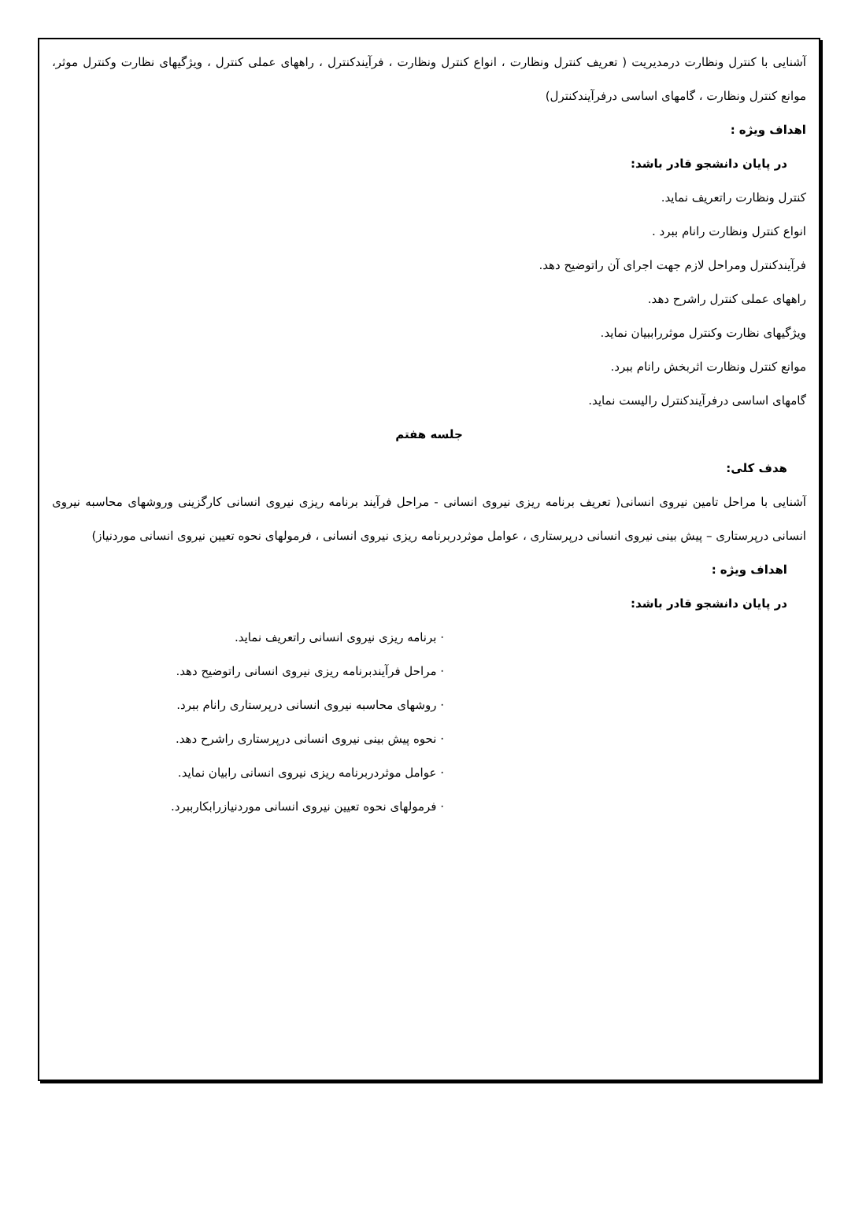آشنایی با کنترل ونظارت درمدیریت ( تعریف کنترل ونظارت ، انواع کنترل ونظارت ، فرآیندکنترل ، راههای عملی کنترل ، ویژگیهای نظارت وکنترل موثر، موانع کنترل ونظارت ، گامهای اساسی درفرآیندکنترل)
اهداف ویژه :
در پایان دانشجو قادر باشد:
کنترل ونظارت راتعریف نماید.
انواع کنترل ونظارت رانام ببرد .
فرآیندکنترل ومراحل لازم جهت اجرای آن راتوضیح دهد.
راههای عملی کنترل راشرح دهد.
ویژگیهای نظارت وکنترل موثرراببیان نماید.
موانع کنترل ونظارت اثربخش رانام ببرد.
گامهای اساسی درفرآیندکنترل رالیست نماید.
جلسه هفتم
هدف کلی:
آشنایی با مراحل تامین نیروی انسانی( تعریف برنامه ریزی نیروی انسانی - مراحل فرآیند برنامه ریزی نیروی انسانی کارگزینی وروشهای محاسبه نیروی انسانی درپرستاری – پیش بینی نیروی انسانی درپرستاری ، عوامل موثردربرنامه ریزی نیروی انسانی ، فرمولهای نحوه تعیین نیروی انسانی موردنیاز)
اهداف ویژه :
در پایان دانشجو قادر باشد:
· برنامه ریزی نیروی انسانی راتعریف نماید.
· مراحل فرآیندبرنامه ریزی نیروی انسانی راتوضیح دهد.
· روشهای محاسبه نیروی انسانی درپرستاری رانام ببرد.
· نحوه پیش بینی نیروی انسانی درپرستاری راشرح دهد.
· عوامل موثردربرنامه ریزی نیروی انسانی رابیان نماید.
· فرمولهای نحوه تعیین نیروی انسانی موردنیازرابکارببرد.